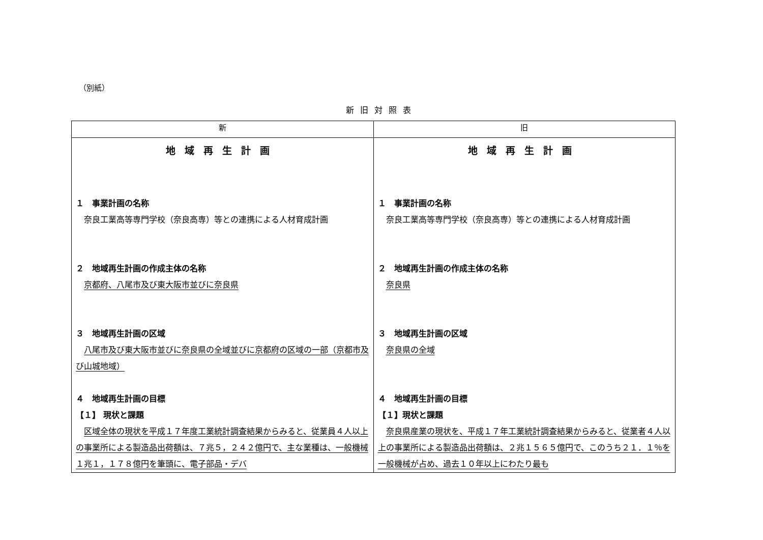（別紙）
新旧対照表
| 新 | 旧 |
| --- | --- |
| 地域再生計画 １ 事業計画の名称 奈良工業高等専門学校（奈良高専）等との連携による人材育成計画 ２ 地域再生計画の作成主体の名称 京都府、八尾市及び東大阪市並びに奈良県 ３ 地域再生計画の区域 八尾市及び東大阪市並びに奈良県の全域並びに京都府の区域の一部（京都市及び山城地域） ４ 地域再生計画の目標 【１】 現状と課題 区域全体の現状を平成１７年度工業統計調査結果からみると、従業員４人以上の事業所による製造品出荷額は、７兆５，２４２億円で、主な業種は、一般機械１兆１，１７８億円を筆頭に、電子部品・デバ | 地域再生計画 １ 事業計画の名称 奈良工業高等専門学校（奈良高専）等との連携による人材育成計画 ２ 地域再生計画の作成主体の名称 奈良県 ３ 地域再生計画の区域 奈良県の全域 ４ 地域再生計画の目標 【１】現状と課題 奈良県産業の現状を、平成１７年工業統計調査結果からみると、従業者４人以上の事業所による製造品出荷額は、２兆１５６５億円で、このうち２１．１％を一般機械が占め、過去１０年以上にわたり最も |